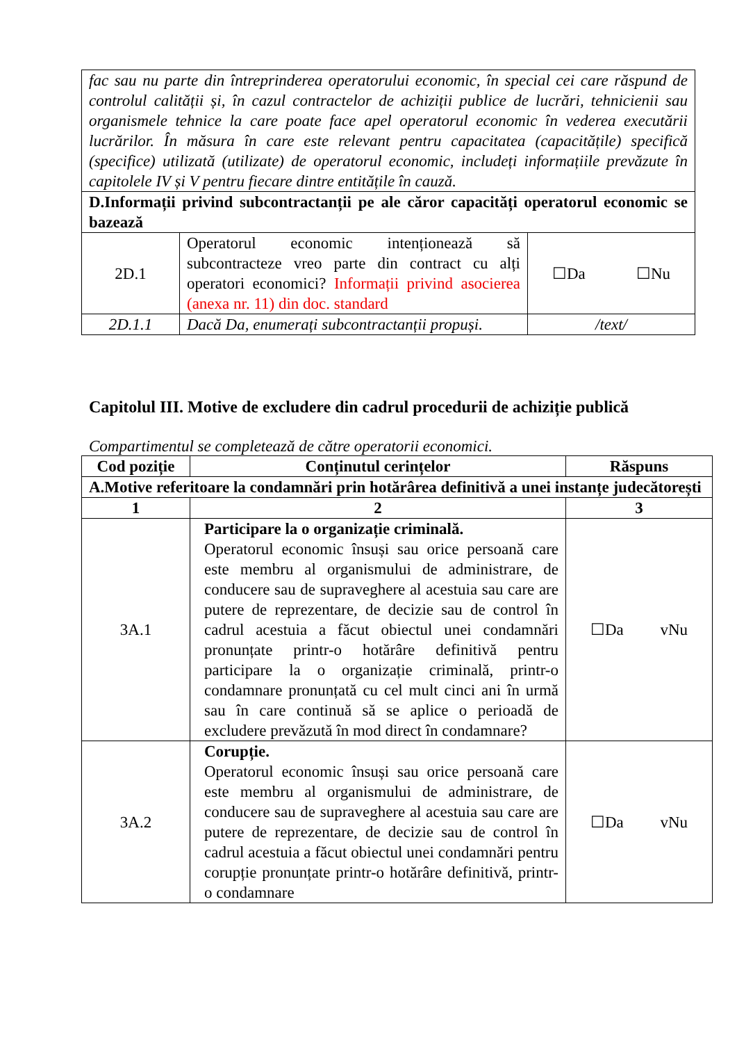| fac sau nu parte din întreprinderea operatorului economic, în special cei care răspund de controlul calității și, în cazul contractelor de achiziții publice de lucrări, tehnicienii sau organismele tehnice la care poate face apel operatorul economic în vederea executării lucrărilor. În măsura în care este relevant pentru capacitatea (capacitățile) specifică (specifice) utilizată (utilizate) de operatorul economic, includeți informațiile prevăzute în capitolele IV și V pentru fiecare dintre entitățile în cauză. | | |
| D.Informații privind subcontractanții pe ale căror capacități operatorul economic se bazează | | |
| 2D.1 | Operatorul economic intenționează să subcontracteze vreo parte din contract cu alți operatori economici? Informații privind asocierea (anexa nr. 11) din doc. standard | ☐Da ☐Nu |
| 2D.1.1 | Dacă Da, enumerați subcontractanții propuși. | /text/ |
Capitolul III. Motive de excludere din cadrul procedurii de achiziție publică
Compartimentul se completează de către operatorii economici.
| Cod poziție | Conținutul cerințelor | Răspuns |
| --- | --- | --- |
| A.Motive referitoare la condamnări prin hotărârea definitivă a unei instanțe judecătorești | | |
| 1 | 2 | 3 |
| 3A.1 | Participare la o organizație criminală. Operatorul economic însuși sau orice persoană care este membru al organismului de administrare, de conducere sau de supraveghere al acestuia sau care are putere de reprezentare, de decizie sau de control în cadrul acestuia a făcut obiectul unei condamnări pronunțate printr-o hotărâre definitivă pentru participare la o organizație criminală, printr-o condamnare pronunțată cu cel mult cinci ani în urmă sau în care continuă să se aplice o perioadă de excludere prevăzută în mod direct în condamnare? | ☐Da vNu |
| 3A.2 | Corupție. Operatorul economic însuși sau orice persoană care este membru al organismului de administrare, de conducere sau de supraveghere al acestuia sau care are putere de reprezentare, de decizie sau de control în cadrul acestuia a făcut obiectul unei condamnări pentru corupție pronunțate printr-o hotărâre definitivă, printr-o condamnare | ☐Da vNu |